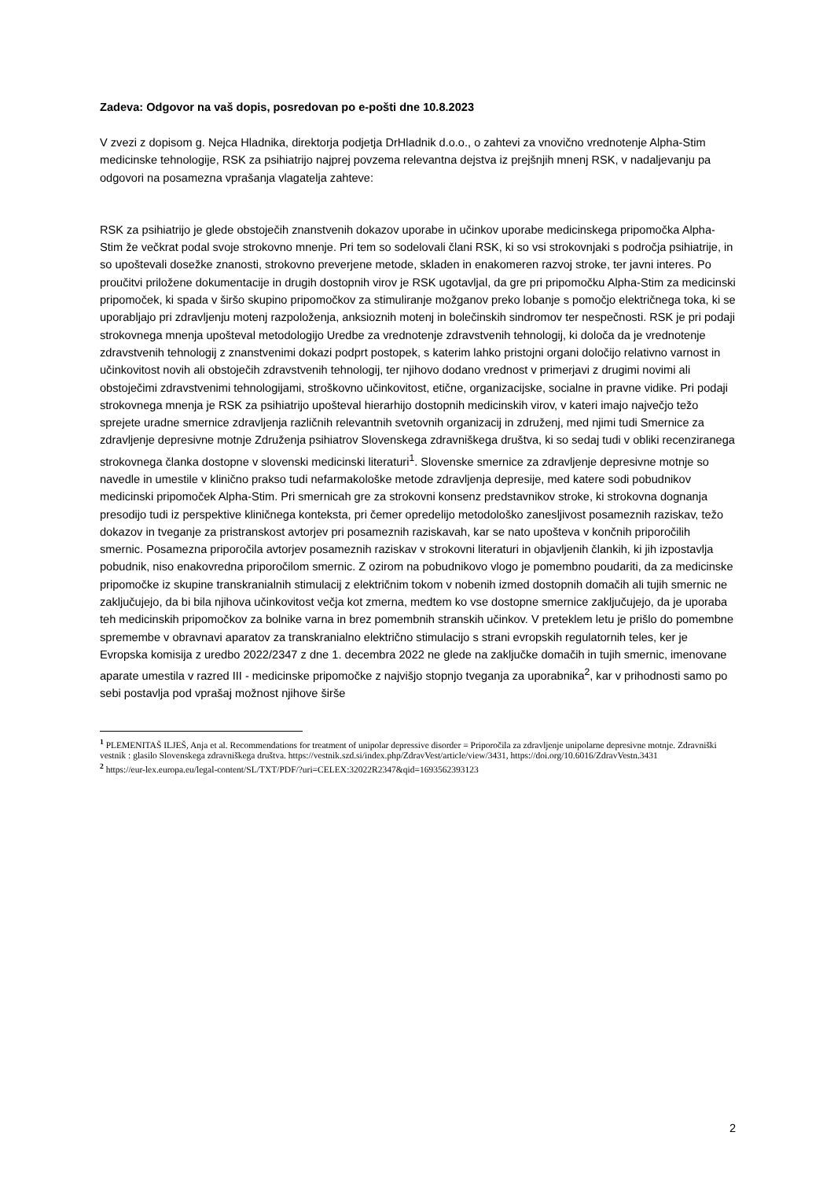Zadeva: Odgovor na vaš dopis, posredovan po e-pošti dne 10.8.2023
V zvezi z dopisom g. Nejca Hladnika, direktorja podjetja DrHladnik d.o.o., o zahtevi za vnovično vrednotenje Alpha-Stim medicinske tehnologije, RSK za psihiatrijo najprej povzema relevantna dejstva iz prejšnjih mnenj RSK, v nadaljevanju pa odgovori na posamezna vprašanja vlagatelja zahteve:
RSK za psihiatrijo je glede obstoječih znanstvenih dokazov uporabe in učinkov uporabe medicinskega pripomočka Alpha-Stim že večkrat podal svoje strokovno mnenje. Pri tem so sodelovali člani RSK, ki so vsi strokovnjaki s področja psihiatrije, in so upoštevali dosežke znanosti, strokovno preverjene metode, skladen in enakomeren razvoj stroke, ter javni interes. Po proučitvi priložene dokumentacije in drugih dostopnih virov je RSK ugotavljal, da gre pri pripomočku Alpha-Stim za medicinski pripomoček, ki spada v širšo skupino pripomočkov za stimuliranje možganov preko lobanje s pomočjo električnega toka, ki se uporabljajo pri zdravljenju motenj razpoloženja, anksioznih motenj in bolečinskih sindromov ter nespečnosti. RSK je pri podaji strokovnega mnenja upošteval metodologijo Uredbe za vrednotenje zdravstvenih tehnologij, ki določa da je vrednotenje zdravstvenih tehnologij z znanstvenimi dokazi podprt postopek, s katerim lahko pristojni organi določijo relativno varnost in učinkovitost novih ali obstoječih zdravstvenih tehnologij, ter njihovo dodano vrednost v primerjavi z drugimi novimi ali obstoječimi zdravstvenimi tehnologijami, stroškovno učinkovitost, etične, organizacijske, socialne in pravne vidike. Pri podaji strokovnega mnenja je RSK za psihiatrijo upošteval hierarhijo dostopnih medicinskih virov, v kateri imajo največjo težo sprejete uradne smernice zdravljenja različnih relevantnih svetovnih organizacij in združenj, med njimi tudi Smernice za zdravljenje depresivne motnje Združenja psihiatrov Slovenskega zdravniškega društva, ki so sedaj tudi v obliki recenziranega strokovnega članka dostopne v slovenski medicinski literaturi<sup>1</sup>. Slovenske smernice za zdravljenje depresivne motnje so navedle in umestile v klinično prakso tudi nefarmakološke metode zdravljenja depresije, med katere sodi pobudnikov medicinski pripomoček Alpha-Stim. Pri smernicah gre za strokovni konsenz predstavnikov stroke, ki strokovna dognanja presodijo tudi iz perspektive kliničnega konteksta, pri čemer opredelijo metodološko zanesljivost posameznih raziskav, težo dokazov in tveganje za pristranskost avtorjev pri posameznih raziskavah, kar se nato upošteva v končnih priporočilih smernic. Posamezna priporočila avtorjev posameznih raziskav v strokovni literaturi in objavljenih člankih, ki jih izpostavlja pobudnik, niso enakovredna priporočilom smernic. Z ozirom na pobudnikovo vlogo je pomembno poudariti, da za medicinske pripomočke iz skupine transkranialnih stimulacij z električnim tokom v nobenih izmed dostopnih domačih ali tujih smernic ne zaključujejo, da bi bila njihova učinkovitost večja kot zmerna, medtem ko vse dostopne smernice zaključujejo, da je uporaba teh medicinskih pripomočkov za bolnike varna in brez pomembnih stranskih učinkov. V preteklem letu je prišlo do pomembne spremembe v obravnavi aparatov za transkranialno električno stimulacijo s strani evropskih regulatornih teles, ker je Evropska komisija z uredbo 2022/2347 z dne 1. decembra 2022 ne glede na zaključke domačih in tujih smernic, imenovane aparate umestila v razred III - medicinske pripomočke z najvišjo stopnjo tveganja za uporabnika<sup>2</sup>, kar v prihodnosti samo po sebi postavlja pod vprašaj možnost njihove širše
<sup>1</sup> PLEMENITAŠ ILJEŠ, Anja et al. Recommendations for treatment of unipolar depressive disorder = Priporočila za zdravljenje unipolarne depresivne motnje. Zdravniški vestnik : glasilo Slovenskega zdravniškega društva. https://vestnik.szd.si/index.php/ZdravVest/article/view/3431, https://doi.org/10.6016/ZdravVestn.3431
<sup>2</sup> https://eur-lex.europa.eu/legal-content/SL/TXT/PDF/?uri=CELEX:32022R2347&qid=1693562393123
2